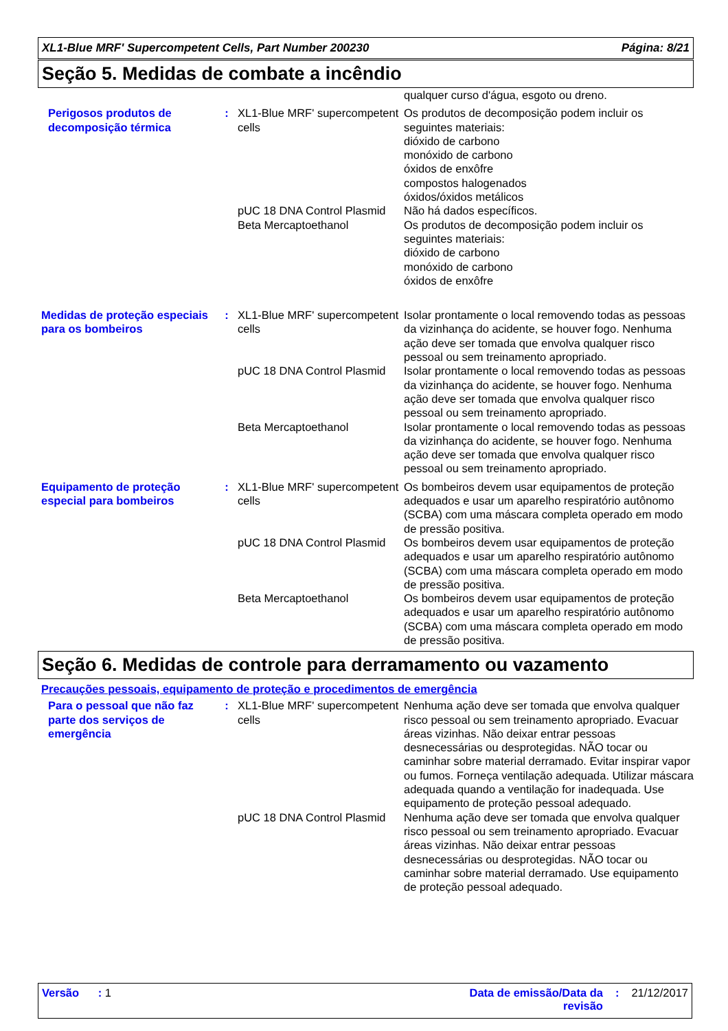XL1-Blue MRF' Supercompetent Cells, Part Number 200230 Página: 8/21
Seção 5. Medidas de combate a incêndio
| | | | qualquer curso d'água, esgoto ou dreno. |
| Perigosos produtos de decomposição térmica | : | XL1-Blue MRF' supercompetent cells | Os produtos de decomposição podem incluir os seguintes materiais: dióxido de carbono monóxido de carbono óxidos de enxôfre compostos halogenados óxidos/óxidos metálicos |
| | | pUC 18 DNA Control Plasmid | Não há dados específicos. |
| | | Beta Mercaptoethanol | Os produtos de decomposição podem incluir os seguintes materiais: dióxido de carbono monóxido de carbono óxidos de enxôfre |
| Medidas de proteção especiais para os bombeiros | : | XL1-Blue MRF' supercompetent cells | Isolar prontamente o local removendo todas as pessoas da vizinhança do acidente, se houver fogo. Nenhuma ação deve ser tomada que envolva qualquer risco pessoal ou sem treinamento apropriado. |
| | | pUC 18 DNA Control Plasmid | Isolar prontamente o local removendo todas as pessoas da vizinhança do acidente, se houver fogo. Nenhuma ação deve ser tomada que envolva qualquer risco pessoal ou sem treinamento apropriado. |
| | | Beta Mercaptoethanol | Isolar prontamente o local removendo todas as pessoas da vizinhança do acidente, se houver fogo. Nenhuma ação deve ser tomada que envolva qualquer risco pessoal ou sem treinamento apropriado. |
| Equipamento de proteção especial para bombeiros | : | XL1-Blue MRF' supercompetent cells | Os bombeiros devem usar equipamentos de proteção adequados e usar um aparelho respiratório autônomo (SCBA) com uma máscara completa operado em modo de pressão positiva. |
| | | pUC 18 DNA Control Plasmid | Os bombeiros devem usar equipamentos de proteção adequados e usar um aparelho respiratório autônomo (SCBA) com uma máscara completa operado em modo de pressão positiva. |
| | | Beta Mercaptoethanol | Os bombeiros devem usar equipamentos de proteção adequados e usar um aparelho respiratório autônomo (SCBA) com uma máscara completa operado em modo de pressão positiva. |
Seção 6. Medidas de controle para derramamento ou vazamento
Precauções pessoais, equipamento de proteção e procedimentos de emergência
| Para o pessoal que não faz parte dos serviços de emergência | : | XL1-Blue MRF' supercompetent cells | Nenhuma ação deve ser tomada que envolva qualquer risco pessoal ou sem treinamento apropriado. Evacuar áreas vizinhas. Não deixar entrar pessoas desnecessárias ou desprotegidas. NÃO tocar ou caminhar sobre material derramado. Evitar inspirar vapor ou fumos. Forneça ventilação adequada. Utilizar máscara adequada quando a ventilação for inadequada. Use equipamento de proteção pessoal adequado. |
| | | pUC 18 DNA Control Plasmid | Nenhuma ação deve ser tomada que envolva qualquer risco pessoal ou sem treinamento apropriado. Evacuar áreas vizinhas. Não deixar entrar pessoas desnecessárias ou desprotegidas. NÃO tocar ou caminhar sobre material derramado. Use equipamento de proteção pessoal adequado. |
Versão : 1 Data de emissão/Data da revisão: 21/12/2017